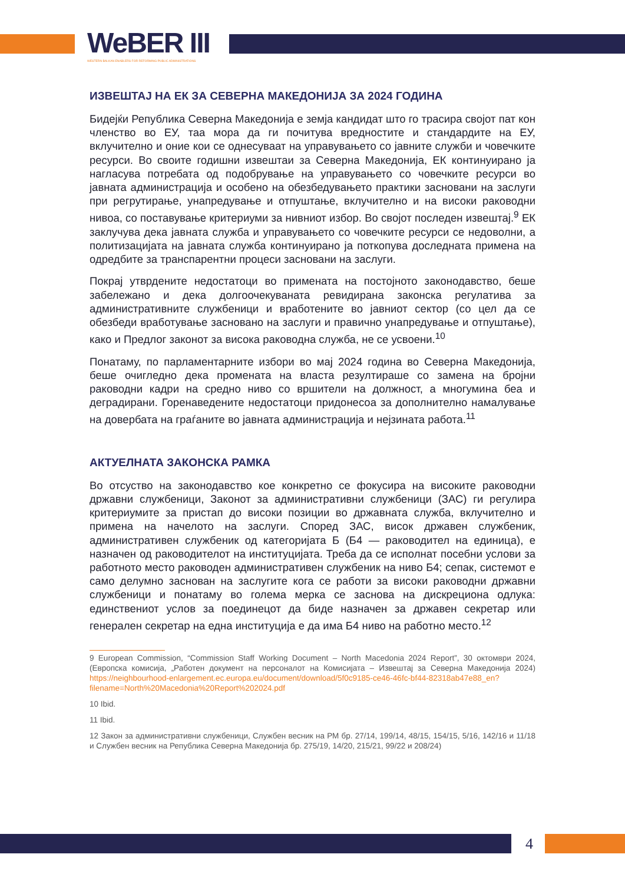WeBER III
WESTERN BALKAN ENABLERS FOR REFORMING PUBLIC ADMINISTRATIONS
ИЗВЕШТАЈ НА ЕК ЗА СЕВЕРНА МАКЕДОНИЈА ЗА 2024 ГОДИНА
Бидејќи Република Северна Македонија е земја кандидат што го трасира својот пат кон членство во ЕУ, таа мора да ги почитува вредностите и стандардите на ЕУ, вклучително и оние кои се однесуваат на управувањето со јавните служби и човечките ресурси. Во своите годишни извештаи за Северна Македонија, ЕК континуирано ја нагласува потребата од подобрување на управувањето со човечките ресурси во јавната администрација и особено на обезбедувањето практики засновани на заслуги при регрутирање, унапредување и отпуштање, вклучително и на високи раководни нивоа, со поставување критериуми за нивниот избор. Во својот последен извештај.<sup>9</sup> ЕК заклучува дека јавната служба и управувањето со човечките ресурси се недоволни, а политизацијата на јавната служба континуирано ја поткопува доследната примена на одредбите за транспарентни процеси засновани на заслуги.
Покрај утврдените недостатоци во примената на постојното законодавство, беше забележано и дека долгоочекуваната ревидирана законска регулатива за административните службеници и вработените во јавниот сектор (со цел да се обезбеди вработување засновано на заслуги и правично унапредување и отпуштање), како и Предлог законот за висока раководна служба, не се усвоени.<sup>10</sup>
Понатаму, по парламентарните избори во мај 2024 година во Северна Македонија, беше очигледно дека промената на власта резултираше со замена на бројни раководни кадри на средно ниво со вршители на должност, а многумина беа и деградирани. Горенаведените недостатоци придонесоа за дополнително намалување на довербата на граѓаните во јавната администрација и нејзината работа.<sup>11</sup>
АКТУЕЛНАТА ЗАКОНСКА РАМКА
Во отсуство на законодавство кое конкретно се фокусира на високите раководни државни службеници, Законот за административни службеници (ЗАС) ги регулира критериумите за пристап до високи позиции во државната служба, вклучително и примена на начелото на заслуги. Според ЗАС, висок државен службеник, административен службеник од категоријата Б (Б4 — раководител на единица), е назначен од раководителот на институцијата. Треба да се исполнат посебни услови за работното место раководен административен службеник на ниво Б4; сепак, системот е само делумно заснован на заслугите кога се работи за високи раководни државни службеници и понатаму во голема мерка се заснова на дискрециона одлука: единствениот услов за поединецот да биде назначен за државен секретар или генерален секретар на една институција е да има Б4 ниво на работно место.<sup>12</sup>
9 European Commission, “Commission Staff Working Document – North Macedonia 2024 Report”, 30 октомври 2024, (Европска комисија, „Работен документ на персоналот на Комисијата – Извештај за Северна Македонија 2024) https://neighbourhood-enlargement.ec.europa.eu/document/download/5f0c9185-ce46-46fc-bf44-82318ab47e88_en?filename=North%20Macedonia%20Report%202024.pdf
10 Ibid.
11 Ibid.
12 Закон за административни службеници, Службен весник на РМ бр. 27/14, 199/14, 48/15, 154/15, 5/16, 142/16 и 11/18 и Службен весник на Република Северна Македонија бр. 275/19, 14/20, 215/21, 99/22 и 208/24)
4